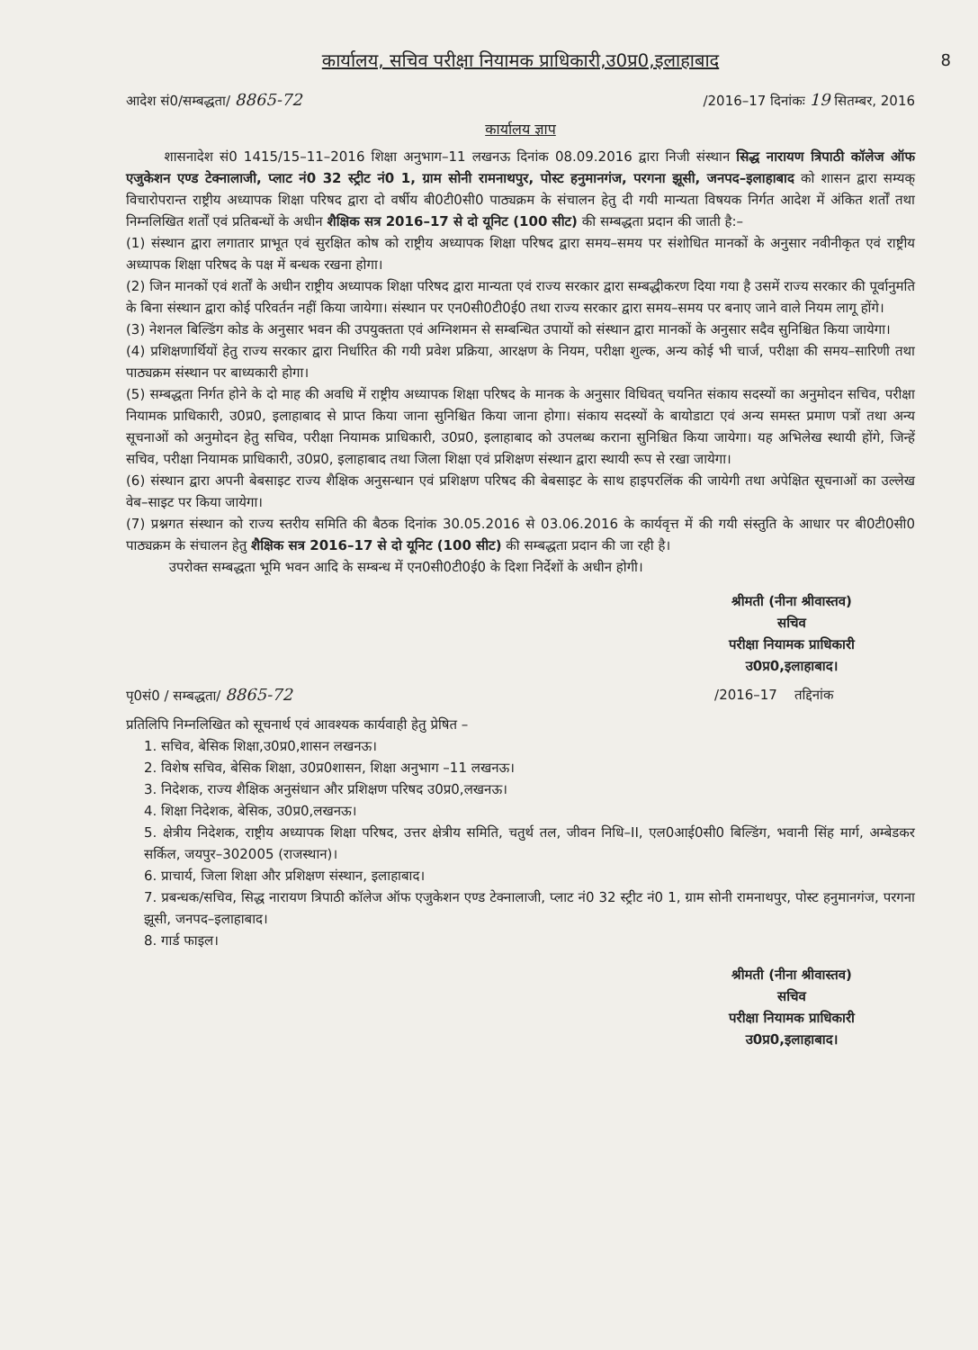कार्यालय, सचिव परीक्षा नियामक प्राधिकारी,उ0प्र0,इलाहाबाद 8
आदेश सं0/सम्बद्धता/ 8865-72 /2016–17 दिनांकः 19 सितम्बर, 2016
कार्यालय ज्ञाप
शासनादेश सं0 1415/15–11–2016 शिक्षा अनुभाग–11 लखनऊ दिनांक 08.09.2016 द्वारा निजी संस्थान सिद्ध नारायण त्रिपाठी कॉलेज ऑफ एजुकेशन एण्ड टेक्नालाजी, प्लाट नं0 32 स्ट्रीट नं0 1, ग्राम सोनी रामनाथपुर, पोस्ट हनुमानगंज, परगना झूसी, जनपद–इलाहाबाद को शासन द्वारा सम्यक् विचारोपरान्त राष्ट्रीय अध्यापक शिक्षा परिषद द्वारा दो वर्षीय बी0टी0सी0 पाठ्यक्रम के संचालन हेतु दी गयी मान्यता विषयक निर्गत आदेश में अंकित शर्तों तथा निम्नलिखित शर्तों एवं प्रतिबन्धों के अधीन शैक्षिक सत्र 2016–17 से दो यूनिट (100 सीट) की सम्बद्धता प्रदान की जाती है:–
(1) संस्थान द्वारा लगातार प्राभूत एवं सुरक्षित कोष को राष्ट्रीय अध्यापक शिक्षा परिषद द्वारा समय–समय पर संशोधित मानकों के अनुसार नवीनीकृत एवं राष्ट्रीय अध्यापक शिक्षा परिषद के पक्ष में बन्धक रखना होगा।
(2) जिन मानकों एवं शर्तों के अधीन राष्ट्रीय अध्यापक शिक्षा परिषद द्वारा मान्यता एवं राज्य सरकार द्वारा सम्बद्धीकरण दिया गया है उसमें राज्य सरकार की पूर्वानुमति के बिना संस्थान द्वारा कोई परिवर्तन नहीं किया जायेगा। संस्थान पर एन0सी0टी0ई0 तथा राज्य सरकार द्वारा समय–समय पर बनाए जाने वाले नियम लागू होंगे।
(3) नेशनल बिल्डिंग कोड के अनुसार भवन की उपयुक्तता एवं अग्निशमन से सम्बन्धित उपायों को संस्थान द्वारा मानकों के अनुसार सदैव सुनिश्चित किया जायेगा।
(4) प्रशिक्षणार्थियों हेतु राज्य सरकार द्वारा निर्धारित की गयी प्रवेश प्रक्रिया, आरक्षण के नियम, परीक्षा शुल्क, अन्य कोई भी चार्ज, परीक्षा की समय–सारिणी तथा पाठ्यक्रम संस्थान पर बाध्यकारी होगा।
(5) सम्बद्धता निर्गत होने के दो माह की अवधि में राष्ट्रीय अध्यापक शिक्षा परिषद के मानक के अनुसार विधिवत् चयनित संकाय सदस्यों का अनुमोदन सचिव, परीक्षा नियामक प्राधिकारी, उ0प्र0, इलाहाबाद से प्राप्त किया जाना सुनिश्चित किया जाना होगा। संकाय सदस्यों के बायोडाटा एवं अन्य समस्त प्रमाण पत्रों तथा अन्य सूचनाओं को अनुमोदन हेतु सचिव, परीक्षा नियामक प्राधिकारी, उ0प्र0, इलाहाबाद को उपलब्ध कराना सुनिश्चित किया जायेगा। यह अभिलेख स्थायी होंगे, जिन्हें सचिव, परीक्षा नियामक प्राधिकारी, उ0प्र0, इलाहाबाद तथा जिला शिक्षा एवं प्रशिक्षण संस्थान द्वारा स्थायी रूप से रखा जायेगा।
(6) संस्थान द्वारा अपनी बेबसाइट राज्य शैक्षिक अनुसन्धान एवं प्रशिक्षण परिषद की बेबसाइट के साथ हाइपरलिंक की जायेगी तथा अपेक्षित सूचनाओं का उल्लेख वेब–साइट पर किया जायेगा।
(7) प्रश्नगत संस्थान को राज्य स्तरीय समिति की बैठक दिनांक 30.05.2016 से 03.06.2016 के कार्यवृत्त में की गयी संस्तुति के आधार पर बी0टी0सी0 पाठ्यक्रम के संचालन हेतु शैक्षिक सत्र 2016–17 से दो यूनिट (100 सीट) की सम्बद्धता प्रदान की जा रही है।
उपरोक्त सम्बद्धता भूमि भवन आदि के सम्बन्ध में एन0सी0टी0ई0 के दिशा निर्देशों के अधीन होगी।
श्रीमती (नीना श्रीवास्तव)
सचिव
परीक्षा नियामक प्राधिकारी
उ0प्र0,इलाहाबाद।
पृ0सं0 / सम्बद्धता/ 8865-72 /2016–17 तद्दिनांक
प्रतिलिपि निम्नलिखित को सूचनार्थ एवं आवश्यक कार्यवाही हेतु प्रेषित –
1. सचिव, बेसिक शिक्षा,उ0प्र0,शासन लखनऊ।
2. विशेष सचिव, बेसिक शिक्षा, उ0प्र0शासन, शिक्षा अनुभाग –11 लखनऊ।
3. निदेशक, राज्य शैक्षिक अनुसंधान और प्रशिक्षण परिषद उ0प्र0,लखनऊ।
4. शिक्षा निदेशक, बेसिक, उ0प्र0,लखनऊ।
5. क्षेत्रीय निदेशक, राष्ट्रीय अध्यापक शिक्षा परिषद, उत्तर क्षेत्रीय समिति, चतुर्थ तल, जीवन निधि–II, एल0आई0सी0 बिल्डिंग, भवानी सिंह मार्ग, अम्बेडकर सर्किल, जयपुर–302005 (राजस्थान)।
6. प्राचार्य, जिला शिक्षा और प्रशिक्षण संस्थान, इलाहाबाद।
7. प्रबन्धक/सचिव, सिद्ध नारायण त्रिपाठी कॉलेज ऑफ एजुकेशन एण्ड टेक्नालाजी, प्लाट नं0 32 स्ट्रीट नं0 1, ग्राम सोनी रामनाथपुर, पोस्ट हनुमानगंज, परगना झूसी, जनपद–इलाहाबाद।
8. गार्ड फाइल।
श्रीमती (नीना श्रीवास्तव)
सचिव
परीक्षा नियामक प्राधिकारी
उ0प्र0,इलाहाबाद।